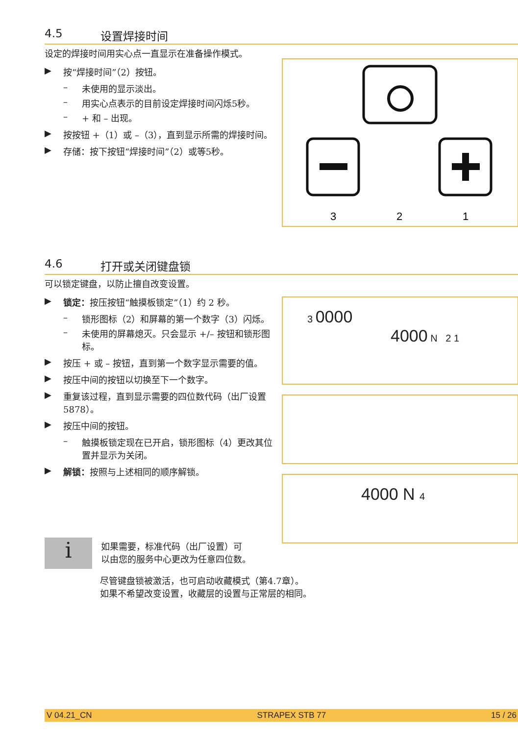4.5 设置焊接时间
设定的焊接时间用实心点一直显示在准备操作模式。
▶ 按“焊接时间”（2）按钮。
– 未使用的显示淡出。
– 用实心点表示的目前设定焊接时间闪烁5秒。
– + 和 – 出现。
▶ 按按钮 +（1）或 –（3），直到显示所需的焊接时间。
▶ 存储：按下按钮“焊接时间”（2）或等5秒。
3
2
1
4.6 打开或关闭键盘锁
可以锁定键盘，以防止擅自改变设置。
▶ 锁定：按压按钮“触摸板锁定”（1）约 2 秒。
– 锁形图标（2）和屏幕的第一个数字（3）闪烁。
– 未使用的屏幕熄灭。只会显示 +/– 按钮和锁形图标。
▶ 按压 + 或 – 按钮，直到第一个数字显示需要的值。
▶ 按压中间的按钮以切换至下一个数字。
▶ 重复该过程，直到显示需要的四位数代码（出厂设置 5878）。
▶ 按压中间的按钮。
– 触摸板锁定现在已开启，锁形图标（4）更改其位置并显示为关闭。
▶ 解锁：按照与上述相同的顺序解锁。
3 0000
4000 N 2 1
4000 N 4
i
如果需要，标准代码（出厂设置）可
以由您的服务中心更改为任意四位数。
尽管键盘锁被激活，也可启动收藏模式（第4.7章）。
如果不希望改变设置，收藏层的设置与正常层的相同。
V 04.21_CN STRAPEX STB 77 15 / 26